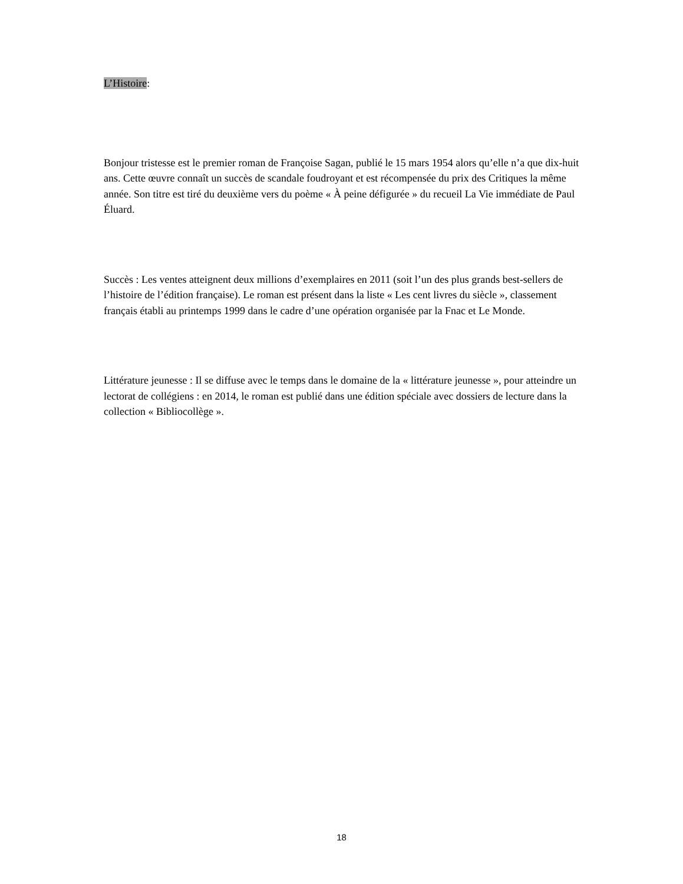L’Histoire:
Bonjour tristesse est le premier roman de Françoise Sagan, publié le 15 mars 1954 alors qu’elle n’a que dix-huit ans. Cette œuvre connaît un succès de scandale foudroyant et est récompensée du prix des Critiques la même année. Son titre est tiré du deuxième vers du poème « À peine défigurée » du recueil La Vie immédiate de Paul Éluard.
Succès : Les ventes atteignent deux millions d’exemplaires en 2011 (soit l’un des plus grands best-sellers de l’histoire de l’édition française). Le roman est présent dans la liste « Les cent livres du siècle », classement français établi au printemps 1999 dans le cadre d’une opération organisée par la Fnac et Le Monde.
Littérature jeunesse : Il se diffuse avec le temps dans le domaine de la « littérature jeunesse », pour atteindre un lectorat de collégiens : en 2014, le roman est publié dans une édition spéciale avec dossiers de lecture dans la collection « Bibliocollège ».
18